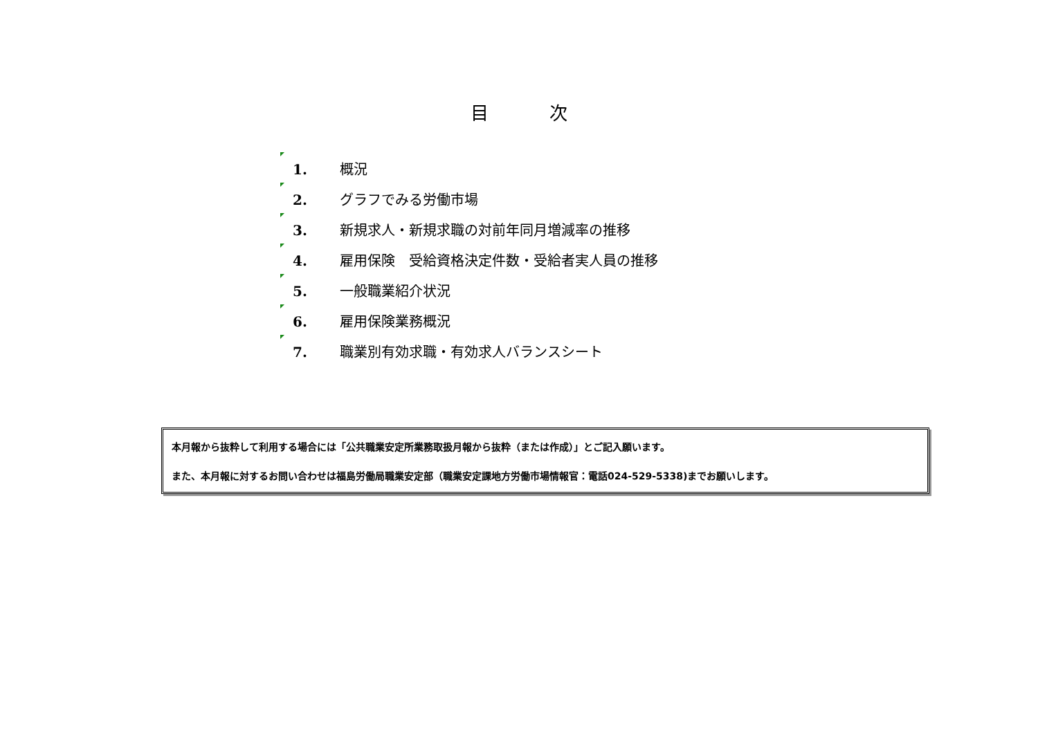目 次
1. 概況
2. グラフでみる労働市場
3. 新規求人・新規求職の対前年同月増減率の推移
4. 雇用保険　受給資格決定件数・受給者実人員の推移
5. 一般職業紹介状況
6. 雇用保険業務概況
7. 職業別有効求職・有効求人バランスシート
本月報から抜粋して利用する場合には「公共職業安定所業務取扱月報から抜粋（または作成）」とご記入願います。
また、本月報に対するお問い合わせは福島労働局職業安定部（職業安定課地方労働市場情報官：電話024-529-5338)までお願いします。